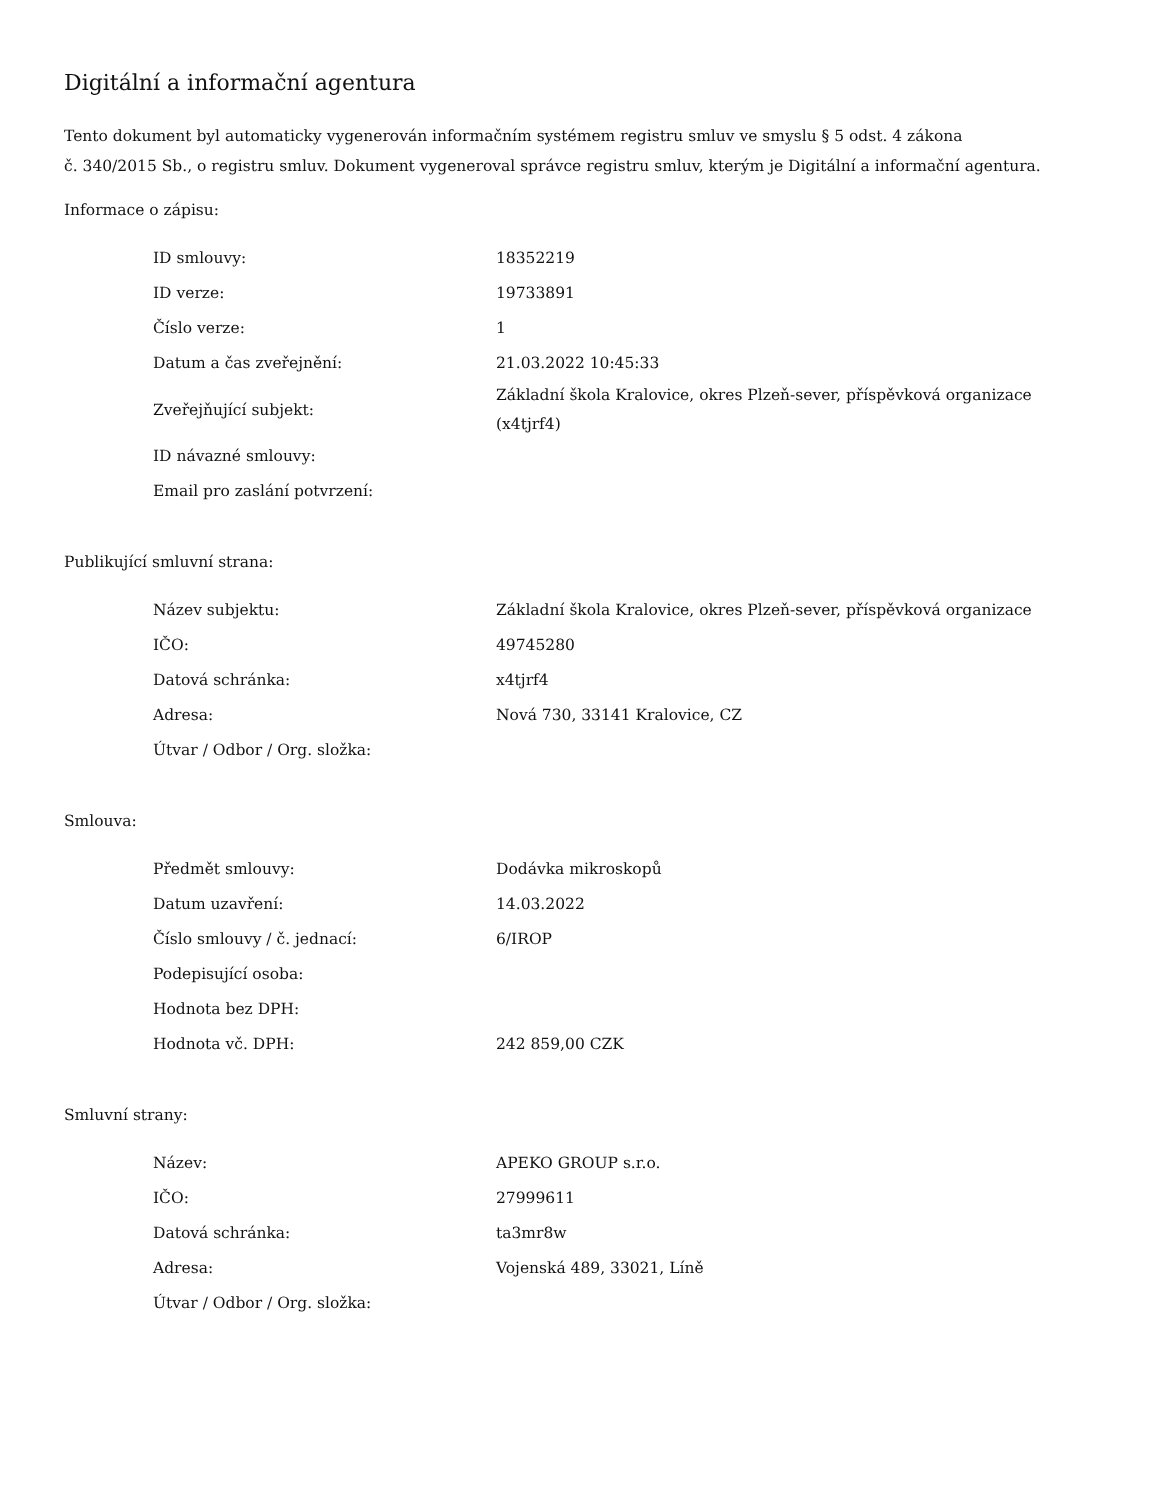Digitální a informační agentura
Tento dokument byl automaticky vygenerován informačním systémem registru smluv ve smyslu § 5 odst. 4 zákona
č. 340/2015 Sb., o registru smluv. Dokument vygeneroval správce registru smluv, kterým je Digitální a informační agentura.
Informace o zápisu:
| ID smlouvy: | 18352219 |
| ID verze: | 19733891 |
| Číslo verze: | 1 |
| Datum a čas zveřejnění: | 21.03.2022 10:45:33 |
| Zveřejňující subjekt: | Základní škola Kralovice, okres Plzeň-sever, příspěvková organizace (x4tjrf4) |
| ID návazné smlouvy: | |
| Email pro zaslání potvrzení: | |
Publikující smluvní strana:
| Název subjektu: | Základní škola Kralovice, okres Plzeň-sever, příspěvková organizace |
| IČO: | 49745280 |
| Datová schránka: | x4tjrf4 |
| Adresa: | Nová 730, 33141 Kralovice, CZ |
| Útvar / Odbor / Org. složka: | |
Smlouva:
| Předmět smlouvy: | Dodávka mikroskopů |
| Datum uzavření: | 14.03.2022 |
| Číslo smlouvy / č. jednací: | 6/IROP |
| Podepisující osoba: | |
| Hodnota bez DPH: | |
| Hodnota vč. DPH: | 242 859,00 CZK |
Smluvní strany:
| Název: | APEKO GROUP s.r.o. |
| IČO: | 27999611 |
| Datová schránka: | ta3mr8w |
| Adresa: | Vojenská 489, 33021, Líně |
| Útvar / Odbor / Org. složka: | |